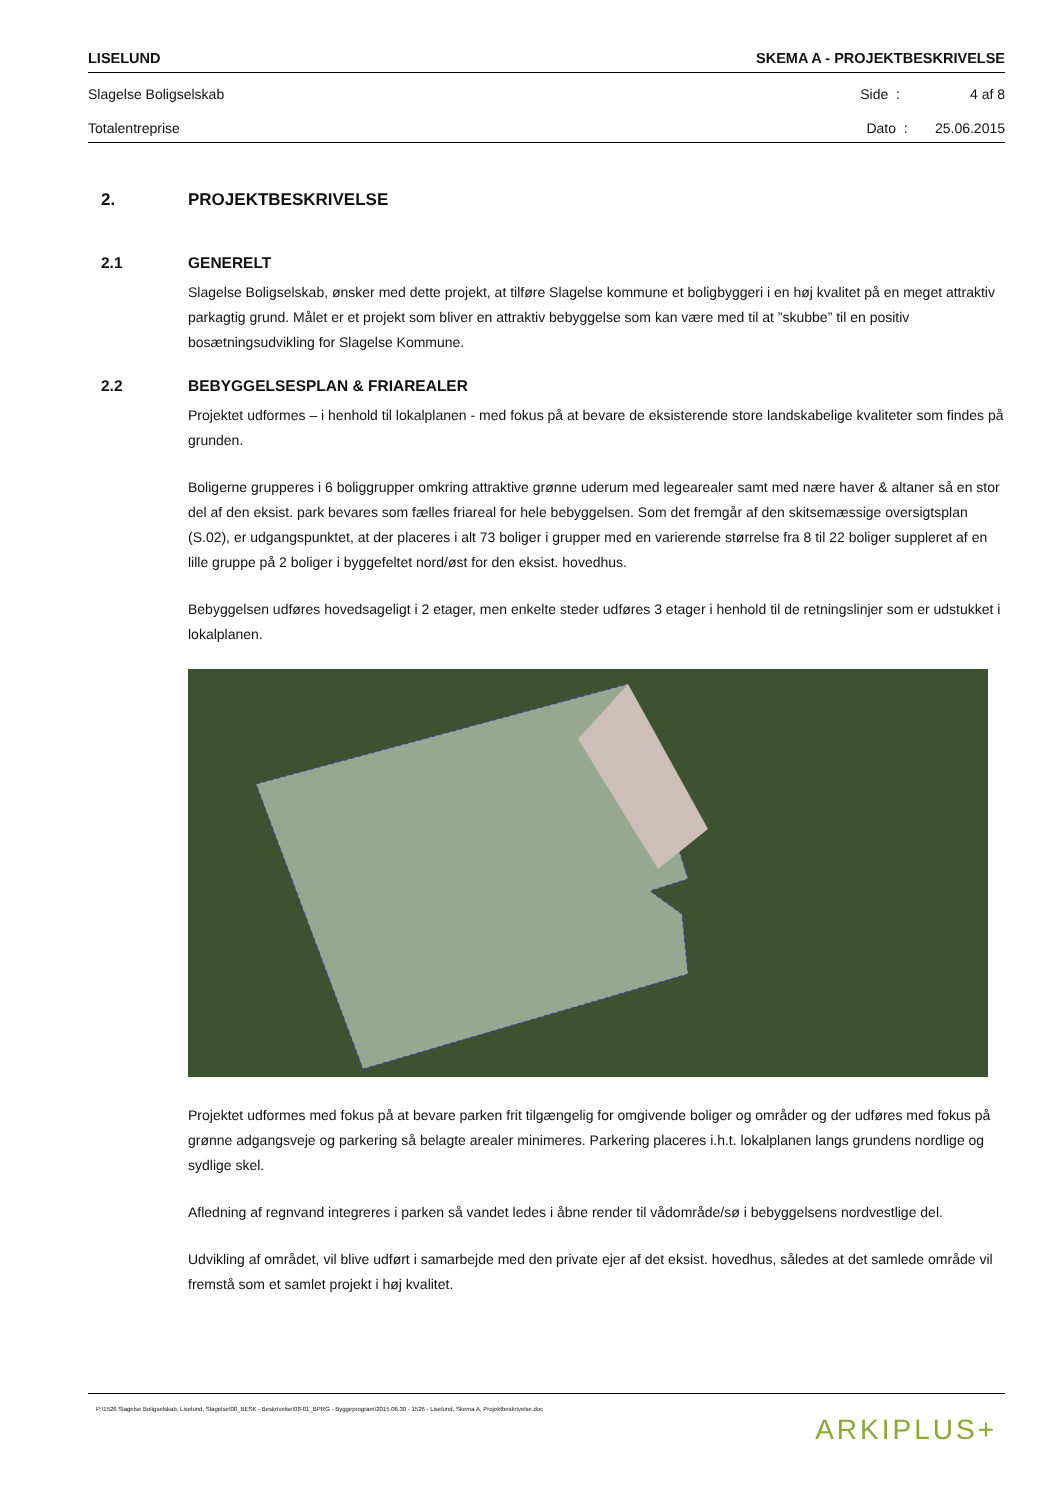LISELUND SKEMA A - PROJEKTBESKRIVELSE
Slagelse Boligselskab Side : 4 af 8
Totalentreprise Dato : 25.06.2015
2. PROJEKTBESKRIVELSE
2.1 GENERELT
Slagelse Boligselskab, ønsker med dette projekt, at tilføre Slagelse kommune et boligbyggeri i en høj kvalitet på en meget attraktiv parkagtig grund. Målet er et projekt som bliver en attraktiv bebyggelse som kan være med til at ”skubbe” til en positiv bosætningsudvikling for Slagelse Kommune.
2.2 BEBYGGELSESPLAN & FRIAREALER
Projektet udformes – i henhold til lokalplanen - med fokus på at bevare de eksisterende store landskabelige kvaliteter som findes på grunden.
Boligerne grupperes i 6 boliggrupper omkring attraktive grønne uderum med legearealer samt med nære haver & altaner så en stor del af den eksist. park bevares som fælles friareal for hele bebyggelsen. Som det fremgår af den skitsemæssige oversigtsplan (S.02), er udgangspunktet, at der placeres i alt 73 boliger i grupper med en varierende størrelse fra 8 til 22 boliger suppleret af en lille gruppe på 2 boliger i byggefeltet nord/øst for den eksist. hovedhus.
Bebyggelsen udføres hovedsageligt i 2 etager, men enkelte steder udføres 3 etager i henhold til de retningslinjer som er udstukket i lokalplanen.
Projektet udformes med fokus på at bevare parken frit tilgængelig for omgivende boliger og områder og der udføres med fokus på grønne adgangsveje og parkering så belagte arealer minimeres. Parkering placeres i.h.t. lokalplanen langs grundens nordlige og sydlige skel.
Afledning af regnvand integreres i parken så vandet ledes i åbne render til vådområde/sø i bebyggelsens nordvestlige del.
Udvikling af området, vil blive udført i samarbejde med den private ejer af det eksist. hovedhus, således at det samlede område vil fremstå som et samlet projekt i høj kvalitet.
P:\1526 Slagelse Boligselskab, Liselund, Slagelse\08_BESK - Beskrivelse\08-01_BPRG - Byggeprogram\2015.06.30 - 1526 - Liselund, Skema A, Projektbeskrivelse.doc ARKIPLUS+